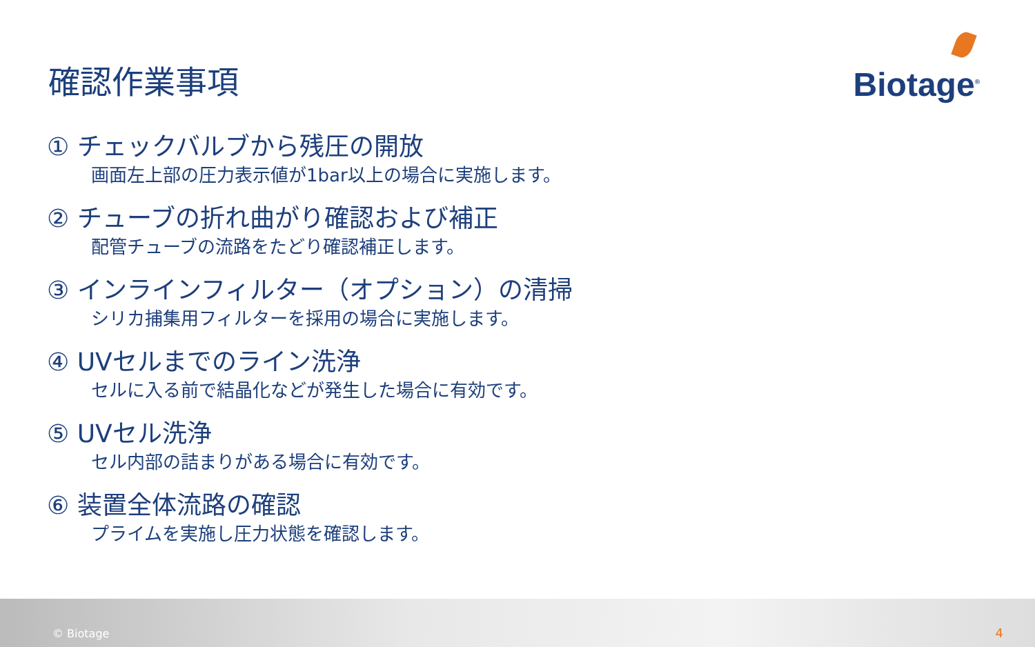確認作業事項
Biotage<sup>®</sup>
① チェックバルブから残圧の開放
画面左上部の圧力表示値が1bar以上の場合に実施します。
② チューブの折れ曲がり確認および補正
配管チューブの流路をたどり確認補正します。
③ インラインフィルター（オプション）の清掃
シリカ捕集用フィルターを採用の場合に実施します。
④ UVセルまでのライン洗浄
セルに入る前で結晶化などが発生した場合に有効です。
⑤ UVセル洗浄
セル内部の詰まりがある場合に有効です。
⑥ 装置全体流路の確認
プライムを実施し圧力状態を確認します。
© Biotage 4